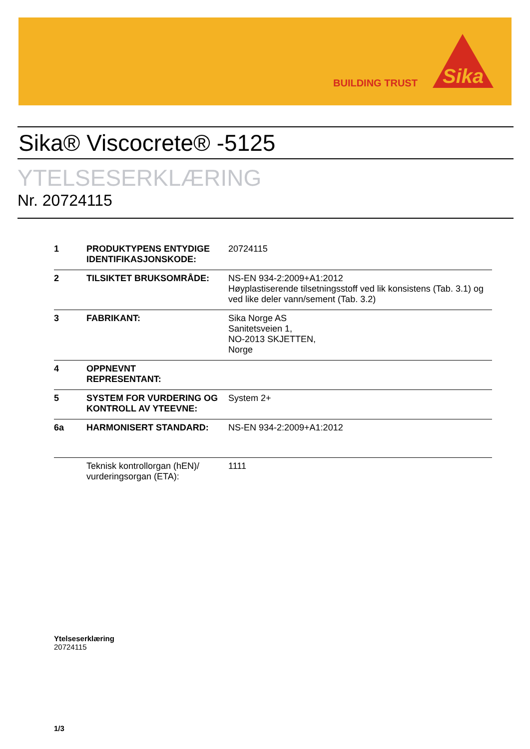BUILDING TRUST
Sika
Sika® Viscocrete® -5125
YTELSESERKLÆRING
Nr. 20724115
| 1 | PRODUKTYPENS ENTYDIGE IDENTIFIKASJONSKODE: | 20724115 |
| 2 | TILSIKTET BRUKSOMRÅDE: | NS-EN 934-2:2009+A1:2012 Høyplastiserende tilsetningsstoff ved lik konsistens (Tab. 3.1) og ved like deler vann/sement (Tab. 3.2) |
| 3 | FABRIKANT: | Sika Norge AS Sanitetsveien 1, NO-2013 SKJETTEN, Norge |
| 4 | OPPNEVNT REPRESENTANT: | |
| 5 | SYSTEM FOR VURDERING OG KONTROLL AV YTEEVNE: | System 2+ |
| 6a | HARMONISERT STANDARD: | NS-EN 934-2:2009+A1:2012 |
| | Teknisk kontrollorgan (hEN)/ vurderingsorgan (ETA): | 1111 |
Ytelseserklæring
20724115
1/3